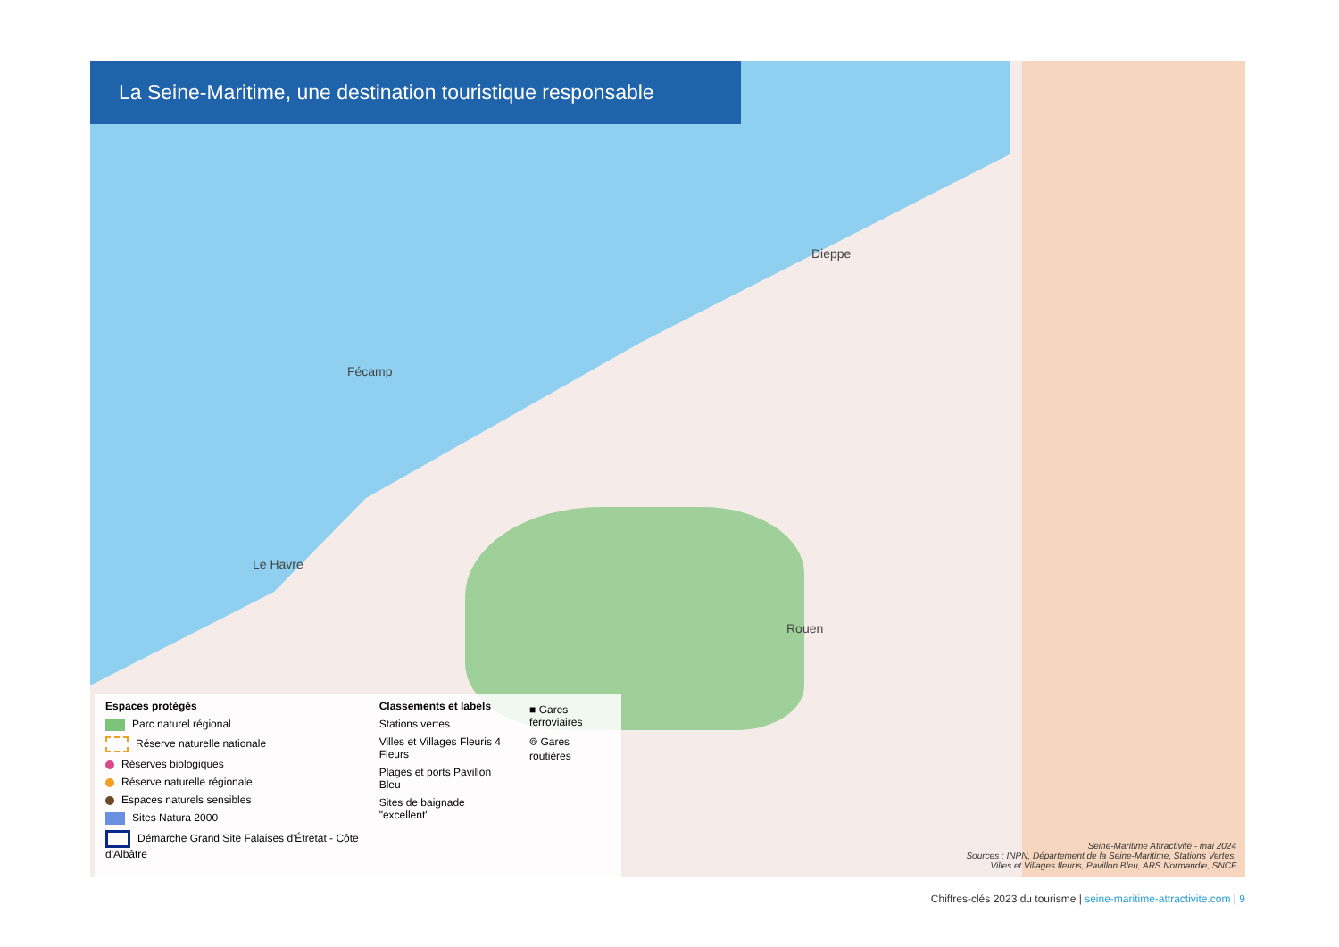La Seine-Maritime, une destination touristique responsable
Dieppe
Fécamp
Le Havre
Rouen
Espaces protégés
Parc naturel régional
Réserve naturelle nationale
Réserves biologiques
Réserve naturelle régionale
Espaces naturels sensibles
Sites Natura 2000
Démarche Grand Site Falaises d'Étretat - Côte d'Albâtre
Classements et labels
Stations vertes
Villes et Villages Fleuris 4 Fleurs
Plages et ports Pavillon Bleu
Sites de baignade "excellent"
■ Gares ferroviaires
⌾ Gares routières
Seine-Maritime Attractivité - mai 2024
Sources : INPN, Département de la Seine-Maritime, Stations Vertes,
Villes et Villages fleuris, Pavillon Bleu, ARS Normandie, SNCF
Chiffres-clés 2023 du tourisme | seine-maritime-attractivite.com | 9